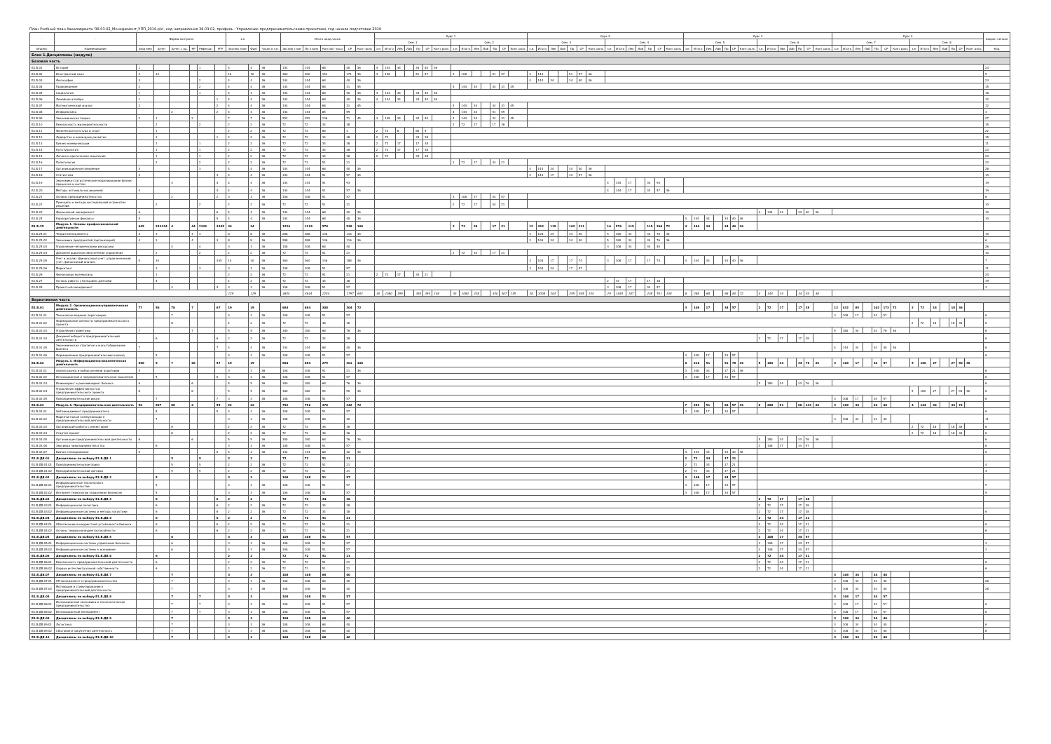План Учебный план бакалавриата '38.03.02_Менеджмент_УПП_2019.plx', код направления 38.03.02, профиль : Управление предпринимательскими проектами, год начала подготовки 2019
| - | - | Форма контроля | | | | | | з.е. | | - | Итого акад.часов | | | | | Курс 1 | | | | | | | | | | | | | | Курс 2 | | | | | | | | | | | | | | Курс 3 | | | | | | | | | | | | | | Курс 4 | | | | | | | | | | | | | | Закреп ленная |
| --- | --- | --- | --- | --- | --- | --- | --- | --- | --- | --- | --- | --- | --- | --- | --- | --- | --- | --- | --- | --- | --- | --- | --- | --- | --- | --- | --- | --- | --- | --- | --- | --- | --- | --- | --- | --- | --- | --- | --- | --- | --- | --- | --- | --- | --- | --- | --- | --- | --- | --- | --- | --- | --- | --- | --- | --- | --- | --- | --- | --- | --- | --- | --- | --- | --- | --- | --- | --- | --- | --- | --- | --- |
| | | | | | | | | | | | | | | | | Сем. 1 | | | | | | | Сем. 2 | | | | | | | Сем. 3 | | | | | | | Сем. 4 | | | | | | | Сем. 5 | | | | | | | Сем. 6 | | | | | | | Сем. 7 | | | | | | | Сем. 8 | | | | | | | |
| Индекс | Наименование | Экза мен | Зачет | Зачет с оц. | КР | Рефе рат | РГР | Экспер тное | Факт | Часов в з.е. | Экспер тное | По плану | Контакт часы | СР | Конт роль | з.е. | Итого | Лек | Лаб | Пр | СР | Конт роль | з.е. | Итого | Лек | Лаб | Пр | СР | Конт роль | з.е. | Итого | Лек | Лаб | Пр | СР | Конт роль | з.е. | Итого | Лек | Лаб | Пр | СР | Конт роль | з.е. | Итого | Лек | Лаб | Пр | СР | Конт роль | з.е. | Итого | Лек | Лаб | Пр | СР | Конт роль | з.е. | Итого | Лек | Лаб | Пр | СР | Конт роль | з.е. | Итого | Лек | Лаб | Пр | СР | Конт роль | Код |
| Блок 1.Дисциплины (модули) | | | | | | | | | | | | | | | | | | | | | | | | | | | | | | | | | | | | | | | | | | | | | | | | | | | | | | | | | | | | | | | | | | | | | | | | |
| Базовая часть | | | | | | | | | | | | | | | | | | | | | | | | | | | | | | | | | | | | | | | | | | | | | | | | | | | | | | | | | | | | | | | | | | | | | | | | |
| Б1.Б.01 | История | 1 | | | | 1 | | 4 | 4 | 36 | 144 | 144 | 68 | 40 | 36 | 4 | 144 | 34 | | 34 | 40 | 36 | | | | | | | | | | | | | | | | | | | | | | | | | | | | | | | | | | | | | | | | | | | | | | | | | | 23 |
| Б1.Б.02 | Иностранный язык | 3 | 12 | | | | | 10 | 10 | 36 | 360 | 360 | 153 | 171 | 36 | 3 | 108 | | | 51 | 57 | | 3 | 108 | | | 51 | 57 | | 4 | 144 | | | 51 | 57 | 36 | | | | | | | | | | | | | | | | | | | | | | | | | | | | | | | | | | | | 5 |
| Б1.Б.03 | Философия | 3 | | | | 2 | | 4 | 4 | 36 | 144 | 144 | 68 | 40 | 36 | | | | | | | | | | | | | | | 4 | 144 | 34 | | 34 | 40 | 36 | | | | | | | | | | | | | | | | | | | | | | | | | | | | | | | | | | | | 23 |
| Б1.Б.04 | Правоведение | 2 | | | | 2 | | 4 | 4 | 36 | 144 | 144 | 68 | 31 | 45 | | | | | | | | 4 | 144 | 34 | | 34 | 31 | 45 | | | | | | | | | | | | | | | | | | | | | | | | | | | | | | | | | | | | | | | | | | | 15 |
| Б1.Б.05 | Социология | 1 | | | | 1 | | 4 | 4 | 36 | 144 | 144 | 68 | 40 | 36 | 4 | 144 | 34 | | 34 | 40 | 36 | | | | | | | | | | | | | | | | | | | | | | | | | | | | | | | | | | | | | | | | | | | | | | | | | | 18 |
| Б1.Б.06 | Линейная алгебра | 1 | | | | | 1 | 4 | 4 | 36 | 144 | 144 | 68 | 40 | 36 | 4 | 144 | 34 | | 34 | 40 | 36 | | | | | | | | | | | | | | | | | | | | | | | | | | | | | | | | | | | | | | | | | | | | | | | | | | 12 |
| Б1.Б.07 | Математический анализ | 2 | | | | | 2 | 4 | 4 | 36 | 144 | 144 | 68 | 31 | 45 | | | | | | | | 4 | 144 | 34 | | 34 | 31 | 45 | | | | | | | | | | | | | | | | | | | | | | | | | | | | | | | | | | | | | | | | | | | 12 |
| Б1.Б.08 | Информатика | | | 2 | | | 2 | 4 | 4 | 36 | 144 | 144 | 85 | 59 | | | | | | | | | 4 | 144 | 34 | | 51 | 59 | | | | | | | | | | | | | | | | | | | | | | | | | | | | | | | | | | | | | | | | | | | | 3 |
| Б1.Б.09 | Экономическая теория | 2 | 1 | | 2 | | | 7 | 7 | 36 | 252 | 252 | 136 | 71 | 45 | 3 | 108 | 34 | | 34 | 40 | | 4 | 144 | 34 | | 34 | 31 | 45 | | | | | | | | | | | | | | | | | | | | | | | | | | | | | | | | | | | | | | | | | | | 27 |
| Б1.Б.10 | Безопасность жизнедеятельности | | 2 | | | 2 | | 2 | 2 | 36 | 72 | 72 | 34 | 38 | | | | | | | | | 2 | 72 | 17 | | 17 | 38 | | | | | | | | | | | | | | | | | | | | | | | | | | | | | | | | | | | | | | | | | | | | 15 |
| Б1.Б.11 | Физическая культура и спорт | | 1 | | | | | 2 | 2 | 36 | 72 | 72 | 68 | 4 | | 2 | 72 | 8 | | 60 | 4 | | | | | | | | | | | | | | | | | | | | | | | | | | | | | | | | | | | | | | | | | | | | | | | | | | | 22 |
| Б1.Б.12 | Лидерство и командное развитие | | 1 | | | | 1 | 2 | 2 | 36 | 72 | 72 | 34 | 38 | | 2 | 72 | | | 34 | 38 | | | | | | | | | | | | | | | | | | | | | | | | | | | | | | | | | | | | | | | | | | | | | | | | | | | 15 |
| Б1.Б.13 | Бизнес-коммуникации | | 1 | | | 1 | | 2 | 2 | 36 | 72 | 72 | 34 | 38 | | 2 | 72 | 17 | | 17 | 38 | | | | | | | | | | | | | | | | | | | | | | | | | | | | | | | | | | | | | | | | | | | | | | | | | | | 11 |
| Б1.Б.14 | Культурология | | 1 | | | 1 | | 2 | 2 | 36 | 72 | 72 | 34 | 38 | | 2 | 72 | 17 | | 17 | 38 | | | | | | | | | | | | | | | | | | | | | | | | | | | | | | | | | | | | | | | | | | | | | | | | | | | 23 |
| Б1.Б.15 | Логика и критическое мышление | | 1 | | | 1 | | 2 | 2 | 36 | 72 | 72 | 34 | 38 | | 2 | 72 | | | 34 | 38 | | | | | | | | | | | | | | | | | | | | | | | | | | | | | | | | | | | | | | | | | | | | | | | | | | | 23 |
| Б1.Б.16 | Политология | | 2 | | | 2 | | 2 | 2 | 36 | 72 | 72 | 51 | 21 | | | | | | | | | 2 | 72 | 17 | | 34 | 21 | | | | | | | | | | | | | | | | | | | | | | | | | | | | | | | | | | | | | | | | | | | | 23 |
| Б1.Б.17 | Организационное поведение | 3 | | | | 3 | | 4 | 4 | 36 | 144 | 144 | 68 | 40 | 36 | | | | | | | | | | | | | | | 4 | 144 | 34 | | 34 | 40 | 36 | | | | | | | | | | | | | | | | | | | | | | | | | | | | | | | | | | | | 26 |
| Б1.Б.18 | Статистика | 3 | | | | | 3 | 4 | 4 | 36 | 144 | 144 | 51 | 57 | 36 | | | | | | | | | | | | | | | 4 | 144 | 17 | | 34 | 57 | 36 | | | | | | | | | | | | | | | | | | | | | | | | | | | | | | | | | | | | 19 |
| Б1.Б.19 | Экономико-статистическое моделирование бизнес-процессов и систем | | | 4 | | | 4 | 4 | 4 | 36 | 144 | 144 | 51 | 93 | | | | | | | | | | | | | | | | | | | | | | | 4 | 144 | 17 | | 34 | 93 | | | | | | | | | | | | | | | | | | | | | | | | | | | | | | 19 |
| Б1.Б.20 | Методы оптимальных решений | 4 | | | | | 4 | 4 | 4 | 36 | 144 | 144 | 51 | 57 | 36 | | | | | | | | | | | | | | | | | | | | | | 4 | 144 | 17 | | 34 | 57 | 36 | | | | | | | | | | | | | | | | | | | | | | | | | | | | | 19 |
| Б1.Б.21 | Основы предпринимательства | | | 2 | | | 2 | 3 | 3 | 36 | 108 | 108 | 51 | 57 | | | | | | | | | 3 | 108 | 17 | | 34 | 57 | | | | | | | | | | | | | | | | | | | | | | | | | | | | | | | | | | | | | | | | | | | | 6 |
| Б1.Б.22 | Принципы и методы исследований и принятия решений | | 2 | | | 2 | | 2 | 2 | 36 | 72 | 72 | 51 | 21 | | | | | | | | | 2 | 72 | 17 | | 34 | 21 | | | | | | | | | | | | | | | | | | | | | | | | | | | | | | | | | | | | | | | | | | | | 10 |
| Б1.Б.23 | Финансовый менеджмент | 6 | | | | | 6 | 4 | 4 | 36 | 144 | 144 | 68 | 40 | 36 | | | | | | | | | | | | | | | | | | | | | | | | | | | | | | | | | | | | 4 | 144 | 34 | | 34 | 40 | 36 | | | | | | | | | | | | | | | 10 |
| Б1.Б.24 | Корпоративные финансы | 5 | | | | | 5 | 4 | 4 | 36 | 144 | 144 | 68 | 40 | 36 | | | | | | | | | | | | | | | | | | | | | | | | | | | | | 4 | 144 | 34 | | 34 | 40 | 36 | | | | | | | | | | | | | | | | | | | | | | 10 |
| Б1.Б.25 | Модуль 1. Основы профессиональной деятельности | 445 | 233334 | 4 | 44 | 2334 | 3345 | 34 | 34 | | 1224 | 1224 | 578 | 538 | 108 | | | | | | | | 2 | 72 | 34 | | 17 | 21 | | 12 | 432 | 119 | | 102 | 211 | | 16 | 576 | 119 | | 119 | 266 | 72 | 4 | 144 | 34 | | 34 | 40 | 36 | | | | | | | | | | | | | | | | | | | | | | |
| Б1.Б.25.01 | Теория менеджмента | 4 | 3 | | 4 | 3 | | 8 | 8 | 36 | 288 | 288 | 136 | 116 | 36 | | | | | | | | | | | | | | | 3 | 108 | 34 | | 34 | 40 | | 5 | 180 | 34 | | 34 | 76 | 36 | | | | | | | | | | | | | | | | | | | | | | | | | | | | | 10 |
| Б1.Б.25.02 | Экономика предприятий (организаций) | 4 | 3 | | 4 | | 3 | 8 | 8 | 36 | 288 | 288 | 136 | 116 | 36 | | | | | | | | | | | | | | | 3 | 108 | 34 | | 34 | 40 | | 5 | 180 | 34 | | 34 | 76 | 36 | | | | | | | | | | | | | | | | | | | | | | | | | | | | | 6 |
| Б1.Б.25.03 | Управление человеческими ресурсами | | | 4 | | 4 | | 3 | 3 | 36 | 108 | 108 | 68 | 40 | | | | | | | | | | | | | | | | | | | | | | | 3 | 108 | 34 | | 34 | 40 | | | | | | | | | | | | | | | | | | | | | | | | | | | | | | 26 |
| Б1.Б.25.04 | Документационное обеспечение управления | | 2 | | | 2 | | 2 | 2 | 36 | 72 | 72 | 51 | 21 | | | | | | | | | 2 | 72 | 34 | | 17 | 21 | | | | | | | | | | | | | | | | | | | | | | | | | | | | | | | | | | | | | | | | | | | | 10 |
| Б1.Б.25.05 | Учет и анализ (финансовый учет, управленческий учет, финансовый анализ) | 5 | 34 | | | | 345 | 10 | 10 | 36 | 360 | 360 | 136 | 188 | 36 | | | | | | | | | | | | | | | 3 | 108 | 17 | | 17 | 74 | | 3 | 108 | 17 | | 17 | 74 | | 4 | 144 | 34 | | 34 | 40 | 36 | | | | | | | | | | | | | | | | | | | | | | 7 |
| Б1.Б.25.06 | Маркетинг | | 3 | | | 3 | | 3 | 3 | 36 | 108 | 108 | 51 | 57 | | | | | | | | | | | | | | | | 3 | 108 | 34 | | 17 | 57 | | | | | | | | | | | | | | | | | | | | | | | | | | | | | | | | | | | | | 11 |
| Б1.Б.26 | Финансовая математика | | 1 | | | | | 2 | 2 | 36 | 72 | 72 | 51 | 21 | | 2 | 72 | 17 | | 34 | 21 | | | | | | | | | | | | | | | | | | | | | | | | | | | | | | | | | | | | | | | | | | | | | | | | | | | 24 |
| Б1.Б.27 | Основы работы с большими данными | | 4 | | | | | 2 | 2 | 36 | 72 | 72 | 34 | 38 | | | | | | | | | | | | | | | | | | | | | | | 2 | 72 | 17 | | 17 | 38 | | | | | | | | | | | | | | | | | | | | | | | | | | | | | | 19 |
| Б1.Б.28 | Проектный менеджмент | | | 4 | | | 4 | 3 | 3 | 36 | 108 | 108 | 51 | 57 | | | | | | | | | | | | | | | | | | | | | | | 3 | 108 | 17 | | 34 | 57 | | | | | | | | | | | | | | | | | | | | | | | | | | | | | | 3 |
| | | | | | | | | 129 | 129 | | 4644 | 4644 | 2244 | 1797 | 603 | 30 | 1080 | 195 | | 383 | 394 | 108 | 30 | 1080 | 238 | | 340 | 367 | 135 | 28 | 1008 | 204 | | 255 | 405 | 144 | 29 | 1044 | 187 | | 238 | 511 | 108 | 8 | 288 | 68 | | 68 | 80 | 72 | 4 | 144 | 34 | | 34 | 40 | 36 | | | | | | | | | | | | | | | |
| Вариативная часть | | | | | | | | | | | | | | | | | | | | | | | | | | | | | | | | | | | | | | | | | | | | | | | | | | | | | | | | | | | | | | | | | | | | | | | | |
| Б1.В.01 | Модуль 2. Организационно-управленческая деятельность | 77 | 56 | 78 | 7 | | 67 | 19 | 19 | | 684 | 684 | 308 | 304 | 72 | | | | | | | | | | | | | | | | | | | | | | | | | | | | | 3 | 108 | 17 | | 34 | 57 | | 2 | 72 | 17 | | 17 | 38 | | 12 | 432 | 85 | | 102 | 173 | 72 | 2 | 72 | 18 | | 18 | 36 | | |
| Б1.В.01.01 | Технологии ведения переговоров | | | 7 | | | | 3 | 3 | 36 | 108 | 108 | 51 | 57 | | | | | | | | | | | | | | | | | | | | | | | | | | | | | | | | | | | | | | | | | | | | 3 | 108 | 17 | | 34 | 57 | | | | | | | | | 6 |
| Б1.В.01.02 | Формирование ценности предпринимательского проекта | | | 8 | | | | 2 | 2 | 36 | 72 | 72 | 36 | 36 | | | | | | | | | | | | | | | | | | | | | | | | | | | | | | | | | | | | | | | | | | | | | | | | | | | 2 | 72 | 18 | | 18 | 36 | | 6 |
| Б1.В.01.03 | Управление проектами | 7 | | | 7 | | | 5 | 5 | 36 | 180 | 180 | 68 | 76 | 36 | | | | | | | | | | | | | | | | | | | | | | | | | | | | | | | | | | | | | | | | | | | 5 | 180 | 34 | | 34 | 76 | 36 | | | | | | | | 6 |
| Б1.В.01.04 | Документооборот в предпринимательской деятельности | | 6 | | | | 6 | 2 | 2 | 36 | 72 | 72 | 34 | 38 | | | | | | | | | | | | | | | | | | | | | | | | | | | | | | | | | | | | | 2 | 72 | 17 | | 17 | 38 | | | | | | | | | | | | | | | | 6 |
| Б1.В.01.05 | Экономическая стратегия и масштабирование бизнеса | 7 | | | | | 7 | 4 | 4 | 36 | 144 | 144 | 68 | 40 | 36 | | | | | | | | | | | | | | | | | | | | | | | | | | | | | | | | | | | | | | | | | | | 4 | 144 | 34 | | 34 | 40 | 36 | | | | | | | | 6 |
| Б1.В.01.06 | Формирование предпринимательских команд | | 5 | | | | | 3 | 3 | 36 | 108 | 108 | 51 | 57 | | | | | | | | | | | | | | | | | | | | | | | | | | | | | | 3 | 108 | 17 | | 34 | 57 | | | | | | | | | | | | | | | | | | | | | | | 6 |
| Б1.В.02 | Модуль 3. Информационно-аналитическая деятельность | 568 | 5 | 7 | 68 | | 57 | 19 | 19 | | 684 | 684 | 275 | 301 | 108 | | | | | | | | | | | | | | | | | | | | | | | | | | | | | 6 | 216 | 51 | | 51 | 78 | 36 | 5 | 180 | 34 | | 34 | 76 | 36 | 3 | 108 | 17 | | 34 | 57 | | 5 | 180 | 27 | | 27 | 90 | 36 | |
| Б1.В.02.01 | Анализ рынка и выбор целевой аудитории | 5 | | | | | | 3 | 3 | 36 | 108 | 108 | 51 | 21 | 36 | | | | | | | | | | | | | | | | | | | | | | | | | | | | | 3 | 108 | 34 | | 17 | 21 | 36 | | | | | | | | | | | | | | | | | | | | | | 6 |
| Б1.В.02.02 | Инновационное и предпринимательское мышление | | 5 | | | | 5 | 3 | 3 | 36 | 108 | 108 | 51 | 57 | | | | | | | | | | | | | | | | | | | | | | | | | | | | | | 3 | 108 | 17 | | 34 | 57 | | | | | | | | | | | | | | | | | | | | | | | 6 |
| Б1.В.02.03 | Инжиниринг и реинжиниринг бизнеса | 6 | | | 6 | | | 5 | 5 | 36 | 180 | 180 | 68 | 76 | 36 | | | | | | | | | | | | | | | | | | | | | | | | | | | | | | | | | | | | 5 | 180 | 34 | | 34 | 76 | 36 | | | | | | | | | | | | | | | 6 |
| Б1.В.02.04 | Управление эффективностью предпринимательского проекта | 8 | | | 8 | | | 5 | 5 | 36 | 180 | 180 | 54 | 90 | 36 | | | | | | | | | | | | | | | | | | | | | | | | | | | | | | | | | | | | | | | | | | | | | | | | | | 5 | 180 | 27 | | 27 | 90 | 36 | 6 |
| Б1.В.02.05 | Предпринимательские риски | | 7 | | | | 7 | 3 | 3 | 36 | 108 | 108 | 51 | 57 | | | | | | | | | | | | | | | | | | | | | | | | | | | | | | | | | | | | | | | | | | | | 3 | 108 | 17 | | 34 | 57 | | | | | | | | | 6 |
| Б1.В.03 | Модуль 4. Предпринимательская деятельность | 56 | 567 | 88 | 6 | | 55 | 22 | 22 | | 792 | 792 | 378 | 342 | 72 | | | | | | | | | | | | | | | | | | | | | | | | | | | | | 7 | 252 | 51 | | 68 | 97 | 36 | 8 | 288 | 51 | | 68 | 133 | 36 | 3 | 108 | 34 | | 34 | 40 | | 4 | 144 | 36 | | 36 | 72 | | |
| Б1.В.03.01 | Self-менеджмент предпринимателя | | 5 | | | | 5 | 3 | 3 | 36 | 108 | 108 | 51 | 57 | | | | | | | | | | | | | | | | | | | | | | | | | | | | | | 3 | 108 | 17 | | 34 | 57 | | | | | | | | | | | | | | | | | | | | | | | 6 |
| Б1.В.03.02 | Маркетинговые коммуникации в предпринимательской деятельности | | 7 | | | | | 3 | 3 | 36 | 108 | 108 | 68 | 40 | | | | | | | | | | | | | | | | | | | | | | | | | | | | | | | | | | | | | | | | | | | | 3 | 108 | 34 | | 34 | 40 | | | | | | | | | 11 |
| Б1.В.03.03 | Организация работы с инвестором | | | 8 | | | | 2 | 2 | 36 | 72 | 72 | 36 | 36 | | | | | | | | | | | | | | | | | | | | | | | | | | | | | | | | | | | | | | | | | | | | | | | | | | | 2 | 72 | 18 | | 18 | 36 | | 6 |
| Б1.В.03.04 | Стартап-проект | | | 8 | | | | 2 | 2 | 36 | 72 | 72 | 36 | 36 | | | | | | | | | | | | | | | | | | | | | | | | | | | | | | | | | | | | | | | | | | | | | | | | | | | 2 | 72 | 18 | | 18 | 36 | | 6 |
| Б1.В.03.05 | Организация предпринимательской деятельности | 6 | | | 6 | | | 5 | 5 | 36 | 180 | 180 | 68 | 76 | 36 | | | | | | | | | | | | | | | | | | | | | | | | | | | | | | | | | | | | 5 | 180 | 34 | | 34 | 76 | 36 | | | | | | | | | | | | | | | 6 |
| Б1.В.03.06 | Экосреда предпринимательства | | 6 | | | | | 3 | 3 | 36 | 108 | 108 | 51 | 57 | | | | | | | | | | | | | | | | | | | | | | | | | | | | | | | | | | | | | 3 | 108 | 17 | | 34 | 57 | | | | | | | | | | | | | | | | 6 |
| Б1.В.03.07 | Бизнес-планирование | 5 | | | | | 5 | 4 | 4 | 36 | 144 | 144 | 68 | 40 | 36 | | | | | | | | | | | | | | | | | | | | | | | | | | | | | 4 | 144 | 34 | | 34 | 40 | 36 | | | | | | | | | | | | | | | | | | | | | | 6 |
| Б1.В.ДВ.01 | Дисциплины по выбору Б1.В.ДВ.1 | | | 5 | | 5 | | 2 | 2 | | 72 | 72 | 51 | 21 | | | | | | | | | | | | | | | | | | | | | | | | | | | | | | 2 | 72 | 34 | | 17 | 21 | | | | | | | | | | | | | | | | | | | | | | | |
| Б1.В.ДВ.01.01 | Предпринимательское право | | | 5 | | 5 | | 2 | 2 | 36 | 72 | 72 | 51 | 21 | | | | | | | | | | | | | | | | | | | | | | | | | | | | | | 2 | 72 | 34 | | 17 | 21 | | | | | | | | | | | | | | | | | | | | | | | 4 |
| Б1.В.ДВ.01.02 | Предпринимательский договор | | | 5 | | 5 | | 2 | 2 | 36 | 72 | 72 | 51 | 21 | | | | | | | | | | | | | | | | | | | | | | | | | | | | | | 2 | 72 | 34 | | 17 | 21 | | | | | | | | | | | | | | | | | | | | | | | 4 |
| Б1.В.ДВ.02 | Дисциплины по выбору Б1.В.ДВ.2 | | 5 | | | | | 3 | 3 | | 108 | 108 | 51 | 57 | | | | | | | | | | | | | | | | | | | | | | | | | | | | | | 3 | 108 | 17 | | 34 | 57 | | | | | | | | | | | | | | | | | | | | | | | |
| Б1.В.ДВ.02.01 | Информационные технологии в предпринимательстве | | 5 | | | | | 3 | 3 | 36 | 108 | 108 | 51 | 57 | | | | | | | | | | | | | | | | | | | | | | | | | | | | | | 3 | 108 | 17 | | 34 | 57 | | | | | | | | | | | | | | | | | | | | | | | 9 |
| Б1.В.ДВ.02.02 | Интернет-технологии управления бизнесом | | 5 | | | | | 3 | 3 | 36 | 108 | 108 | 51 | 57 | | | | | | | | | | | | | | | | | | | | | | | | | | | | | | 3 | 108 | 17 | | 34 | 57 | | | | | | | | | | | | | | | | | | | | | | | 9 |
| Б1.В.ДВ.03 | Дисциплины по выбору Б1.В.ДВ.3 | | 6 | | | | 6 | 2 | 2 | | 72 | 72 | 34 | 38 | | | | | | | | | | | | | | | | | | | | | | | | | | | | | | | | | | | | | 2 | 72 | 17 | | 17 | 38 | | | | | | | | | | | | | | | | |
| Б1.В.ДВ.03.01 | Информационная логистика | | 6 | | | | 6 | 2 | 2 | 36 | 72 | 72 | 34 | 38 | | | | | | | | | | | | | | | | | | | | | | | | | | | | | | | | | | | | | 2 | 72 | 17 | | 17 | 38 | | | | | | | | | | | | | | | | |
| Б1.В.ДВ.03.02 | Информационные системы и методы логистики | | 6 | | | | 6 | 2 | 2 | 36 | 72 | 72 | 34 | 38 | | | | | | | | | | | | | | | | | | | | | | | | | | | | | | | | | | | | | 2 | 72 | 17 | | 17 | 38 | | | | | | | | | | | | | | | | 6 |
| Б1.В.ДВ.04 | Дисциплины по выбору Б1.В.ДВ.4 | | 6 | | | | 6 | 2 | 2 | | 72 | 72 | 51 | 21 | | | | | | | | | | | | | | | | | | | | | | | | | | | | | | | | | | | | | 2 | 72 | 34 | | 17 | 21 | | | | | | | | | | | | | | | | |
| Б1.В.ДВ.04.01 | Обеспечение конкурентной устойчивости бизнеса | | 6 | | | | 6 | 2 | 2 | 36 | 72 | 72 | 51 | 21 | | | | | | | | | | | | | | | | | | | | | | | | | | | | | | | | | | | | | 2 | 72 | 34 | | 17 | 21 | | | | | | | | | | | | | | | | 6 |
| Б1.В.ДВ.04.02 | Основы теории конкурентоспособности | | 6 | | | | 6 | 2 | 2 | 36 | 72 | 72 | 51 | 21 | | | | | | | | | | | | | | | | | | | | | | | | | | | | | | | | | | | | | 2 | 72 | 34 | | 17 | 21 | | | | | | | | | | | | | | | | 6 |
| Б1.В.ДВ.05 | Дисциплины по выбору Б1.В.ДВ.5 | | | 6 | | | | 3 | 3 | | 108 | 108 | 51 | 57 | | | | | | | | | | | | | | | | | | | | | | | | | | | | | | | | | | | | | 3 | 108 | 17 | | 34 | 57 | | | | | | | | | | | | | | | | |
| Б1.В.ДВ.05.01 | Информационные системы управления бизнесом | | | 6 | | | | 3 | 3 | 36 | 108 | 108 | 51 | 57 | | | | | | | | | | | | | | | | | | | | | | | | | | | | | | | | | | | | | 3 | 108 | 17 | | 34 | 57 | | | | | | | | | | | | | | | | 3 |
| Б1.В.ДВ.05.02 | Информационные системы в экономике | | | 6 | | | | 3 | 3 | 36 | 108 | 108 | 51 | 57 | | | | | | | | | | | | | | | | | | | | | | | | | | | | | | | | | | | | | 3 | 108 | 17 | | 34 | 57 | | | | | | | | | | | | | | | | 3 |
| Б1.В.ДВ.06 | Дисциплины по выбору Б1.В.ДВ.6 | | 6 | | | | | 2 | 2 | | 72 | 72 | 51 | 21 | | | | | | | | | | | | | | | | | | | | | | | | | | | | | | | | | | | | | 2 | 72 | 34 | | 17 | 21 | | | | | | | | | | | | | | | | |
| Б1.В.ДВ.06.01 | Безопасность предпринимательской деятельности | | 6 | | | | | 2 | 2 | 36 | 72 | 72 | 51 | 21 | | | | | | | | | | | | | | | | | | | | | | | | | | | | | | | | | | | | | 2 | 72 | 34 | | 17 | 21 | | | | | | | | | | | | | | | | 6 |
| Б1.В.ДВ.06.02 | Охрана интеллектуальной собственности | | 6 | | | | | 2 | 2 | 36 | 72 | 72 | 51 | 21 | | | | | | | | | | | | | | | | | | | | | | | | | | | | | | | | | | | | | 2 | 72 | 34 | | 17 | 21 | | | | | | | | | | | | | | | | 6 |
| Б1.В.ДВ.07 | Дисциплины по выбору Б1.В.ДВ.7 | | | 7 | | | | 3 | 3 | | 108 | 108 | 68 | 40 | | | | | | | | | | | | | | | | | | | | | | | | | | | | | | | | | | | | | | | | | | | | 3 | 108 | 34 | | 34 | 40 | | | | | | | | | |
| Б1.В.ДВ.07.01 | HR-менеджмент в предпринимательстве | | | 7 | | | | 3 | 3 | 36 | 108 | 108 | 68 | 40 | | | | | | | | | | | | | | | | | | | | | | | | | | | | | | | | | | | | | | | | | | | | 3 | 108 | 34 | | 34 | 40 | | | | | | | | | 26 |
| Б1.В.ДВ.07.02 | Мотивация и стимулирование в предпринимательской деятельности | | | 7 | | | | 3 | 3 | 36 | 108 | 108 | 68 | 40 | | | | | | | | | | | | | | | | | | | | | | | | | | | | | | | | | | | | | | | | | | | | 3 | 108 | 34 | | 34 | 40 | | | | | | | | | 26 |
| Б1.В.ДВ.08 | Дисциплины по выбору Б1.В.ДВ.8 | | | 7 | | 7 | | 3 | 3 | | 108 | 108 | 51 | 57 | | | | | | | | | | | | | | | | | | | | | | | | | | | | | | | | | | | | | | | | | | | | 3 | 108 | 17 | | 34 | 57 | | | | | | | | | |
| Б1.В.ДВ.08.01 | Инновационная экономика и технологическое предпринимательство | | | 7 | | 7 | | 3 | 3 | 36 | 108 | 108 | 51 | 57 | | | | | | | | | | | | | | | | | | | | | | | | | | | | | | | | | | | | | | | | | | | | 3 | 108 | 17 | | 34 | 57 | | | | | | | | | 6 |
| Б1.В.ДВ.08.02 | Инновационный менеджмент | | | 7 | | 7 | | 3 | 3 | 36 | 108 | 108 | 51 | 57 | | | | | | | | | | | | | | | | | | | | | | | | | | | | | | | | | | | | | | | | | | | | 3 | 108 | 17 | | 34 | 57 | | | | | | | | | 6 |
| Б1.В.ДВ.09 | Дисциплины по выбору Б1.В.ДВ.9 | | | 7 | | | | 3 | 3 | | 108 | 108 | 68 | 40 | | | | | | | | | | | | | | | | | | | | | | | | | | | | | | | | | | | | | | | | | | | | 3 | 108 | 34 | | 34 | 40 | | | | | | | | | |
| Б1.В.ДВ.09.01 | Логистика | | | 7 | | | | 3 | 3 | 36 | 108 | 108 | 68 | 40 | | | | | | | | | | | | | | | | | | | | | | | | | | | | | | | | | | | | | | | | | | | | 3 | 108 | 34 | | 34 | 40 | | | | | | | | | 6 |
| Б1.В.ДВ.09.02 | Сбытовая и закупочная деятельность | | | 7 | | | | 3 | 3 | 36 | 108 | 108 | 68 | 40 | | | | | | | | | | | | | | | | | | | | | | | | | | | | | | | | | | | | | | | | | | | | 3 | 108 | 34 | | 34 | 40 | | | | | | | | | 6 |
| Б1.В.ДВ.10 | Дисциплины по выбору Б1.В.ДВ.10 | | | 7 | | | | 3 | 3 | | 108 | 108 | 68 | 40 | | | | | | | | | | | | | | | | | | | | | | | | | | | | | | | | | | | | | | | | | | | | 3 | 108 | 34 | | 34 | 40 | | | | | | | | | |